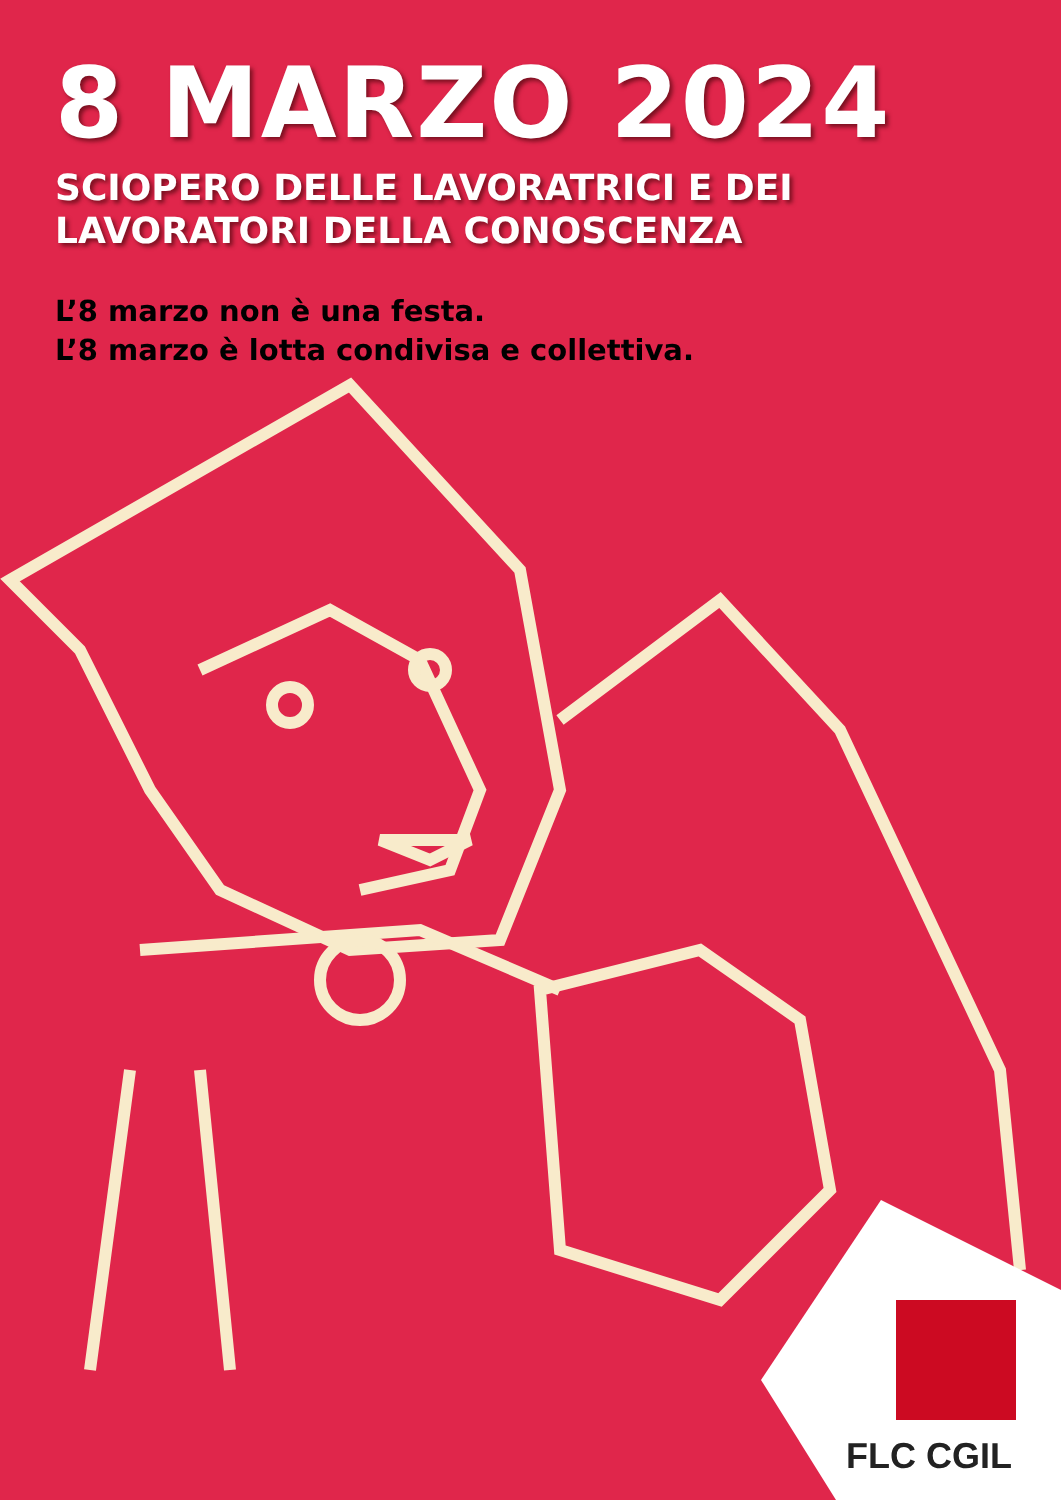8 MARZO 2024
SCIOPERO DELLE LAVORATRICI E DEI
LAVORATORI DELLA CONOSCENZA
L’8 marzo non è una festa.
L’8 marzo è lotta condivisa e collettiva.
FLC CGIL